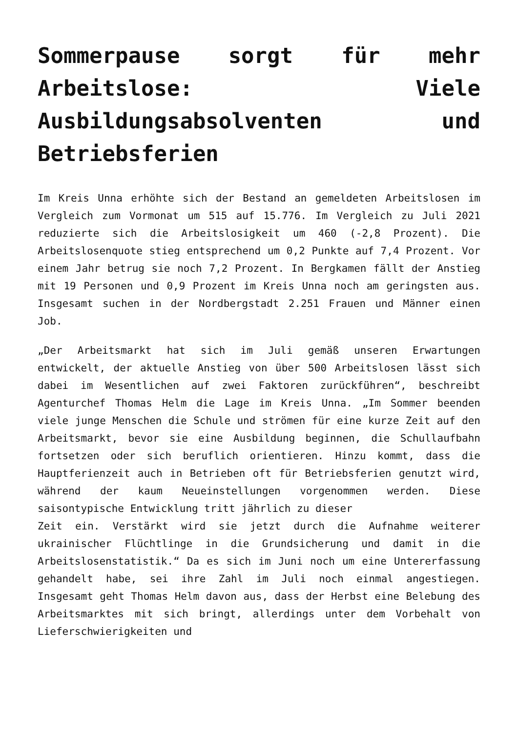Sommerpause sorgt für mehr Arbeitslose: Viele Ausbildungsabsolventen und Betriebsferien
Im Kreis Unna erhöhte sich der Bestand an gemeldeten Arbeitslosen im Vergleich zum Vormonat um 515 auf 15.776. Im Vergleich zu Juli 2021 reduzierte sich die Arbeitslosigkeit um 460 (-2,8 Prozent). Die Arbeitslosenquote stieg entsprechend um 0,2 Punkte auf 7,4 Prozent. Vor einem Jahr betrug sie noch 7,2 Prozent. In Bergkamen fällt der Anstieg mit 19 Personen und 0,9 Prozent im Kreis Unna noch am geringsten aus. Insgesamt suchen in der Nordbergstadt 2.251 Frauen und Männer einen Job.
„Der Arbeitsmarkt hat sich im Juli gemäß unseren Erwartungen entwickelt, der aktuelle Anstieg von über 500 Arbeitslosen lässt sich dabei im Wesentlichen auf zwei Faktoren zurückführen“, beschreibt Agenturchef Thomas Helm die Lage im Kreis Unna. „Im Sommer beenden viele junge Menschen die Schule und strömen für eine kurze Zeit auf den Arbeitsmarkt, bevor sie eine Ausbildung beginnen, die Schullaufbahn fortsetzen oder sich beruflich orientieren. Hinzu kommt, dass die Hauptferienzeit auch in Betrieben oft für Betriebsferien genutzt wird, während der kaum Neueinstellungen vorgenommen werden. Diese saisontypische Entwicklung tritt jährlich zu dieser
Zeit ein. Verstärkt wird sie jetzt durch die Aufnahme weiterer ukrainischer Flüchtlinge in die Grundsicherung und damit in die Arbeitslosenstatistik.“ Da es sich im Juni noch um eine Untererfassung gehandelt habe, sei ihre Zahl im Juli noch einmal angestiegen. Insgesamt geht Thomas Helm davon aus, dass der Herbst eine Belebung des Arbeitsmarktes mit sich bringt, allerdings unter dem Vorbehalt von Lieferschwierigkeiten und